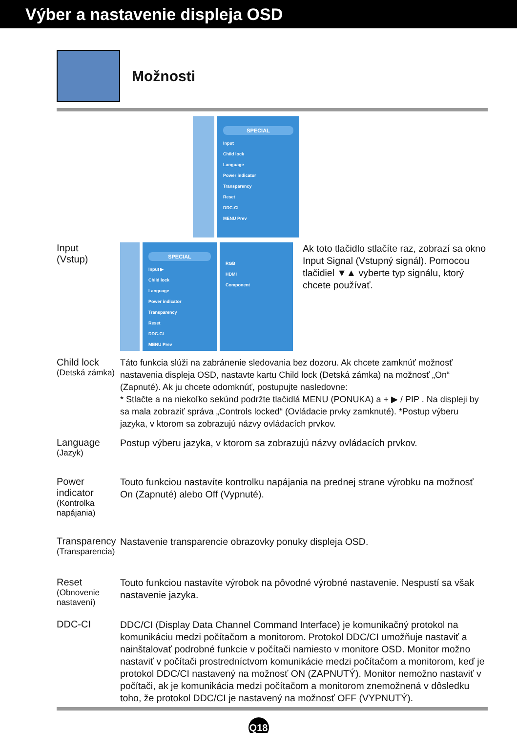Výber a nastavenie displeja OSD
Možnosti
SPECIAL
Input
Child lock
Language
Power indicator
Transparency
Reset
DDC-CI
MENU Prev
Input
(Vstup)
SPECIAL
Input ▶
Child lock
Language
Power indicator
Transparency
Reset
DDC-CI
MENU Prev
RGB
HDMI
Component
Ak toto tlačidlo stlačíte raz, zobrazí sa okno Input Signal (Vstupný signál). Pomocou tlačidiel ▼▲ vyberte typ signálu, ktorý chcete používať.
Child lock
(Detská zámka)
Táto funkcia slúži na zabránenie sledovania bez dozoru. Ak chcete zamknúť možnosť nastavenia displeja OSD, nastavte kartu Child lock (Detská zámka) na možnosť „On“ (Zapnuté). Ak ju chcete odomknúť, postupujte nasledovne:
* Stlačte a na niekoľko sekúnd podržte tlačidlá MENU (PONUKA) a + ▶ / PIP . Na displeji by sa mala zobraziť správa „Controls locked“ (Ovládacie prvky zamknuté). *Postup výberu jazyka, v ktorom sa zobrazujú názvy ovládacích prvkov.
Language
(Jazyk)
Postup výberu jazyka, v ktorom sa zobrazujú názvy ovládacích prvkov.
Power indicator
(Kontrolka napájania)
Touto funkciou nastavíte kontrolku napájania na prednej strane výrobku na možnosť On (Zapnuté) alebo Off (Vypnuté).
Transparency
(Transparencia)
Nastavenie transparencie obrazovky ponuky displeja OSD.
Reset
(Obnovenie nastavení)
Touto funkciou nastavíte výrobok na pôvodné výrobné nastavenie. Nespustí sa však nastavenie jazyka.
DDC-CI
DDC/CI (Display Data Channel Command Interface) je komunikačný protokol na komunikáciu medzi počítačom a monitorom. Protokol DDC/CI umožňuje nastaviť a nainštalovať podrobné funkcie v počítači namiesto v monitore OSD. Monitor možno nastaviť v počítači prostredníctvom komunikácie medzi počítačom a monitorom, keď je protokol DDC/CI nastavený na možnosť ON (ZAPNUTÝ). Monitor nemožno nastaviť v počítači, ak je komunikácia medzi počítačom a monitorom znemožnená v dôsledku toho, že protokol DDC/CI je nastavený na možnosť OFF (VYPNUTÝ).
Q18